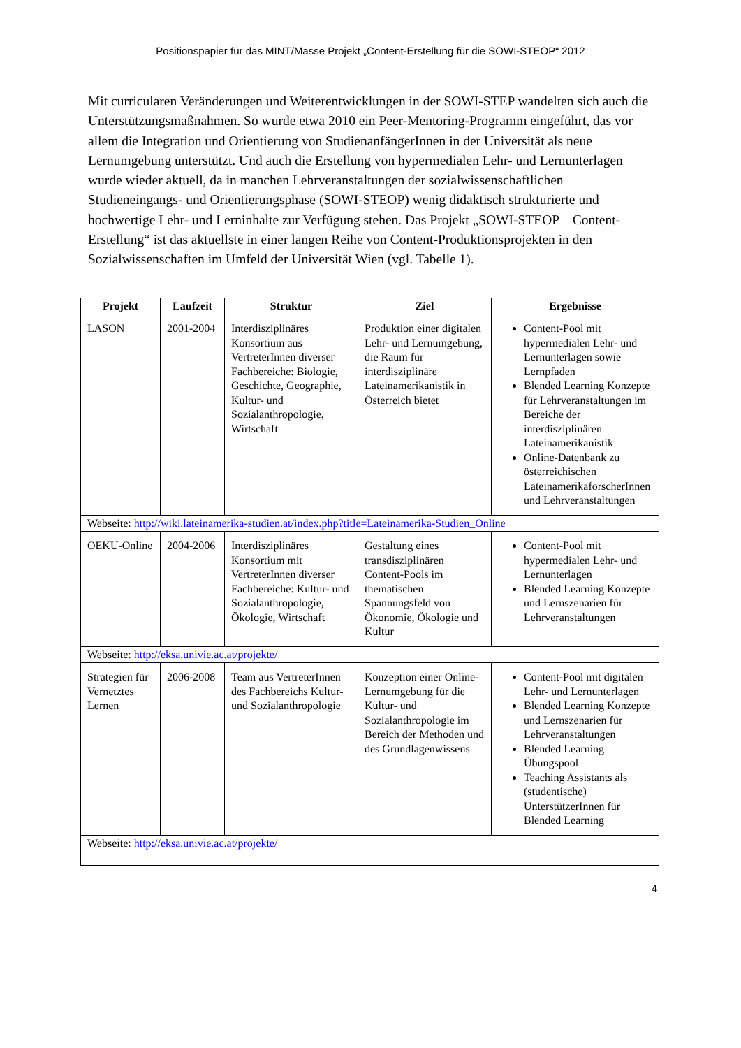Positionspapier für das MINT/Masse Projekt „Content-Erstellung für die SOWI-STEOP“ 2012
Mit curricularen Veränderungen und Weiterentwicklungen in der SOWI-STEP wandelten sich auch die Unterstützungsmaßnahmen. So wurde etwa 2010 ein Peer-Mentoring-Programm eingeführt, das vor allem die Integration und Orientierung von StudienanfängerInnen in der Universität als neue Lernumgebung unterstützt. Und auch die Erstellung von hypermedialen Lehr- und Lernunterlagen wurde wieder aktuell, da in manchen Lehrveranstaltungen der sozialwissenschaftlichen Studieneingangs- und Orientierungsphase (SOWI-STEOP) wenig didaktisch strukturierte und hochwertige Lehr- und Lerninhalte zur Verfügung stehen. Das Projekt „SOWI-STEOP – Content-Erstellung“ ist das aktuellste in einer langen Reihe von Content-Produktionsprojekten in den Sozialwissenschaften im Umfeld der Universität Wien (vgl. Tabelle 1).
| Projekt | Laufzeit | Struktur | Ziel | Ergebnisse |
| --- | --- | --- | --- | --- |
| LASON | 2001-2004 | Interdisziplinäres Konsortium aus VertreterInnen diverser Fachbereiche: Biologie, Geschichte, Geographie, Kultur- und Sozialanthropologie, Wirtschaft | Produktion einer digitalen Lehr- und Lernumgebung, die Raum für interdisziplinäre Lateinamerikanistik in Österreich bietet | Content-Pool mit hypermedialen Lehr- und Lernunterlagen sowie Lernpfaden Blended Learning Konzepte für Lehrveranstaltungen im Bereiche der interdisziplinären Lateinamerikanistik Online-Datenbank zu österreichischen LateinamerikaforscherInnen und Lehrveranstaltungen |
| Webseite: http://wiki.lateinamerika-studien.at/index.php?title=Lateinamerika-Studien_Online | | | | |
| OEKU-Online | 2004-2006 | Interdisziplinäres Konsortium mit VertreterInnen diverser Fachbereiche: Kultur- und Sozialanthropologie, Ökologie, Wirtschaft | Gestaltung eines transdisziplinären Content-Pools im thematischen Spannungsfeld von Ökonomie, Ökologie und Kultur | Content-Pool mit hypermedialen Lehr- und Lernunterlagen Blended Learning Konzepte und Lernszenarien für Lehrveranstaltungen |
| Webseite: http://eksa.univie.ac.at/projekte/ | | | | |
| Strategien für Vernetztes Lernen | 2006-2008 | Team aus VertreterInnen des Fachbereichs Kultur- und Sozialanthropologie | Konzeption einer Online-Lernumgebung für die Kultur- und Sozialanthropologie im Bereich der Methoden und des Grundlagenwissens | Content-Pool mit digitalen Lehr- und Lernunterlagen Blended Learning Konzepte und Lernszenarien für Lehrveranstaltungen Blended Learning Übungspool Teaching Assistants als (studentische) UnterstützerInnen für Blended Learning |
| Webseite: http://eksa.univie.ac.at/projekte/ | | | | |
4